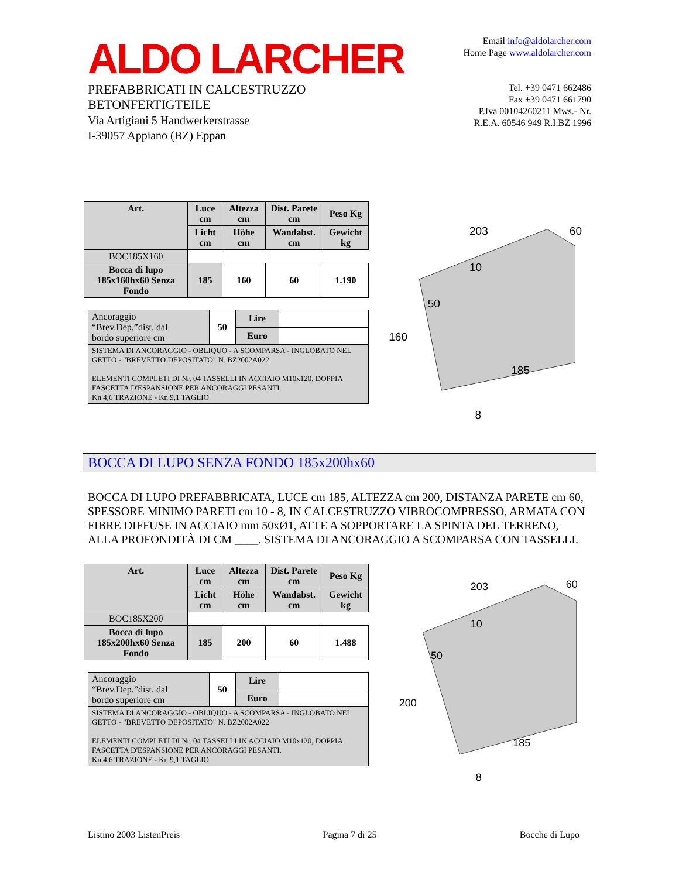ALDO LARCHER
PREFABBRICATI IN CALCESTRUZZO
BETONFERTIGTEILE
Via Artigiani 5 Handwerkerstrasse
I-39057 Appiano (BZ) Eppan
Email info@aldolarcher.com
Home Page www.aldolarcher.com
Tel. +39 0471 662486
Fax +39 0471 661790
P.Iva 00104260211 Mws.- Nr.
R.E.A. 60546 949 R.I.BZ 1996
| Art. | Luce cm | Altezza cm | Dist. Parete cm | Peso Kg |
| --- | --- | --- | --- | --- |
| | Licht cm | Höhe cm | Wandabst. cm | Gewicht kg |
| BOC185X160 | | | | |
| Bocca di lupo 185x160hx60 Senza Fondo | 185 | 160 | 60 | 1.190 |
| Ancoraggio “Brev.Dep.”dist. dal bordo superiore cm | 50 | Lire | |
| | | Euro | |
| SISTEMA DI ANCORAGGIO - OBLIQUO - A SCOMPARSA - INGLOBATO NEL GETTO - "BREVETTO DEPOSITATO" N. BZ2002A022 ELEMENTI COMPLETI DI Nr. 04 TASSELLI IN ACCIAIO M10x120, DOPPIA FASCETTA D'ESPANSIONE PER ANCORAGGI PESANTI. Kn 4,6 TRAZIONE - Kn 9,1 TAGLIO | | | |
203
60
10
50
160
185
8
BOCCA DI LUPO SENZA FONDO 185x200hx60
BOCCA DI LUPO PREFABBRICATA, LUCE cm 185, ALTEZZA cm 200, DISTANZA PARETE cm 60, SPESSORE MINIMO PARETI cm 10 - 8, IN CALCESTRUZZO VIBROCOMPRESSO, ARMATA CON FIBRE DIFFUSE IN ACCIAIO mm 50xØ1, ATTE A SOPPORTARE LA SPINTA DEL TERRENO, ALLA PROFONDITÀ DI CM ____. SISTEMA DI ANCORAGGIO A SCOMPARSA CON TASSELLI.
| Art. | Luce cm | Altezza cm | Dist. Parete cm | Peso Kg |
| --- | --- | --- | --- | --- |
| | Licht cm | Höhe cm | Wandabst. cm | Gewicht kg |
| BOC185X200 | | | | |
| Bocca di lupo 185x200hx60 Senza Fondo | 185 | 200 | 60 | 1.488 |
| Ancoraggio “Brev.Dep.”dist. dal bordo superiore cm | 50 | Lire | |
| | | Euro | |
| SISTEMA DI ANCORAGGIO - OBLIQUO - A SCOMPARSA - INGLOBATO NEL GETTO - "BREVETTO DEPOSITATO" N. BZ2002A022 ELEMENTI COMPLETI DI Nr. 04 TASSELLI IN ACCIAIO M10x120, DOPPIA FASCETTA D'ESPANSIONE PER ANCORAGGI PESANTI. Kn 4,6 TRAZIONE - Kn 9,1 TAGLIO | | | |
203
60
10
50
200
185
8
Listino 2003 ListenPreis Pagina 7 di 25 Bocche di Lupo